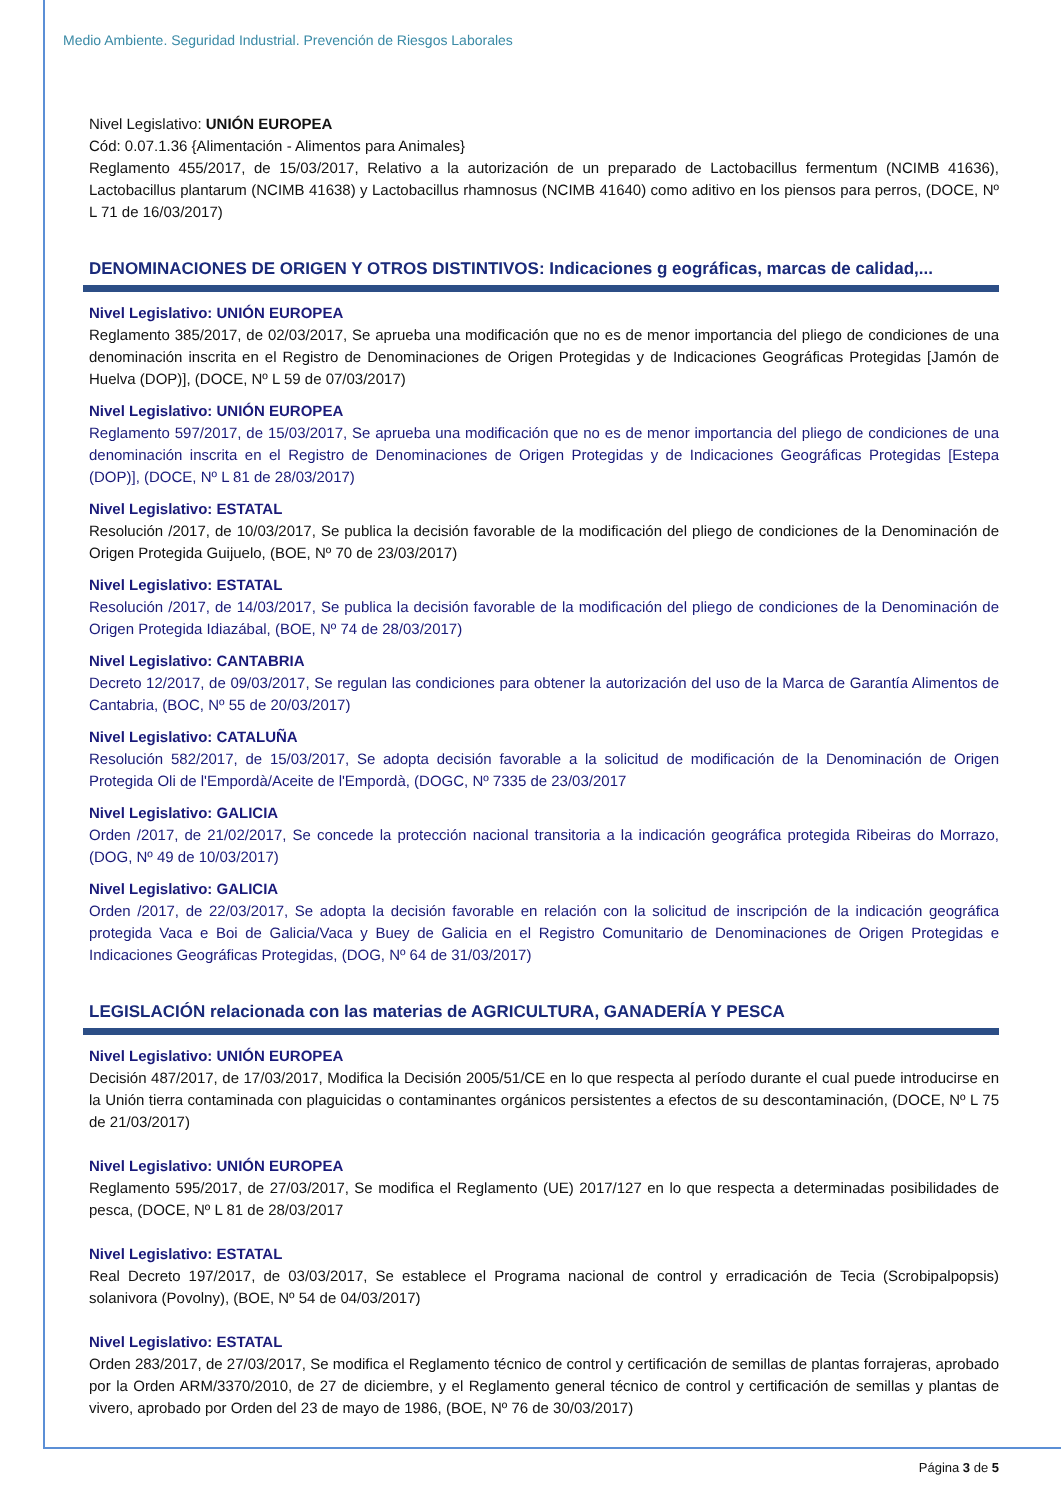Medio Ambiente. Seguridad Industrial. Prevención de Riesgos Laborales
Nivel Legislativo: UNIÓN EUROPEA
Cód: 0.07.1.36 {Alimentación - Alimentos para Animales}
Reglamento 455/2017, de 15/03/2017, Relativo a la autorización de un preparado de Lactobacillus fermentum (NCIMB 41636), Lactobacillus plantarum (NCIMB 41638) y Lactobacillus rhamnosus (NCIMB 41640) como aditivo en los piensos para perros, (DOCE, Nº L 71 de 16/03/2017)
DENOMINACIONES DE ORIGEN Y OTROS DISTINTIVOS: Indicaciones g eográficas, marcas de calidad,...
Nivel Legislativo: UNIÓN EUROPEA
Reglamento 385/2017, de 02/03/2017, Se aprueba una modificación que no es de menor importancia del pliego de condiciones de una denominación inscrita en el Registro de Denominaciones de Origen Protegidas y de Indicaciones Geográficas Protegidas [Jamón de Huelva (DOP)], (DOCE, Nº L 59 de 07/03/2017)
Nivel Legislativo: UNIÓN EUROPEA
Reglamento 597/2017, de 15/03/2017, Se aprueba una modificación que no es de menor importancia del pliego de condiciones de una denominación inscrita en el Registro de Denominaciones de Origen Protegidas y de Indicaciones Geográficas Protegidas [Estepa (DOP)], (DOCE, Nº L 81 de 28/03/2017)
Nivel Legislativo: ESTATAL
Resolución /2017, de 10/03/2017, Se publica la decisión favorable de la modificación del pliego de condiciones de la Denominación de Origen Protegida Guijuelo, (BOE, Nº 70 de 23/03/2017)
Nivel Legislativo: ESTATAL
Resolución /2017, de 14/03/2017, Se publica la decisión favorable de la modificación del pliego de condiciones de la Denominación de Origen Protegida Idiazábal, (BOE, Nº 74 de 28/03/2017)
Nivel Legislativo: CANTABRIA
Decreto 12/2017, de 09/03/2017, Se regulan las condiciones para obtener la autorización del uso de la Marca de Garantía Alimentos de Cantabria, (BOC, Nº 55 de 20/03/2017)
Nivel Legislativo: CATALUÑA
Resolución 582/2017, de 15/03/2017, Se adopta decisión favorable a la solicitud de modificación de la Denominación de Origen Protegida Oli de l'Empordà/Aceite de l'Empordà, (DOGC, Nº 7335 de 23/03/2017
Nivel Legislativo: GALICIA
Orden /2017, de 21/02/2017, Se concede la protección nacional transitoria a la indicación geográfica protegida Ribeiras do Morrazo, (DOG, Nº 49 de 10/03/2017)
Nivel Legislativo: GALICIA
Orden /2017, de 22/03/2017, Se adopta la decisión favorable en relación con la solicitud de inscripción de la indicación geográfica protegida Vaca e Boi de Galicia/Vaca y Buey de Galicia en el Registro Comunitario de Denominaciones de Origen Protegidas e Indicaciones Geográficas Protegidas, (DOG, Nº 64 de 31/03/2017)
LEGISLACIÓN relacionada con las materias de AGRICULTURA, GANADERÍA Y PESCA
Nivel Legislativo: UNIÓN EUROPEA
Decisión 487/2017, de 17/03/2017, Modifica la Decisión 2005/51/CE en lo que respecta al período durante el cual puede introducirse en la Unión tierra contaminada con plaguicidas o contaminantes orgánicos persistentes a efectos de su descontaminación, (DOCE, Nº L 75 de 21/03/2017)
Nivel Legislativo: UNIÓN EUROPEA
Reglamento 595/2017, de 27/03/2017, Se modifica el Reglamento (UE) 2017/127 en lo que respecta a determinadas posibilidades de pesca, (DOCE, Nº L 81 de 28/03/2017
Nivel Legislativo: ESTATAL
Real Decreto 197/2017, de 03/03/2017, Se establece el Programa nacional de control y erradicación de Tecia (Scrobipalpopsis) solanivora (Povolny), (BOE, Nº 54 de 04/03/2017)
Nivel Legislativo: ESTATAL
Orden 283/2017, de 27/03/2017, Se modifica el Reglamento técnico de control y certificación de semillas de plantas forrajeras, aprobado por la Orden ARM/3370/2010, de 27 de diciembre, y el Reglamento general técnico de control y certificación de semillas y plantas de vivero, aprobado por Orden del 23 de mayo de 1986, (BOE, Nº 76 de 30/03/2017)
Página 3 de 5